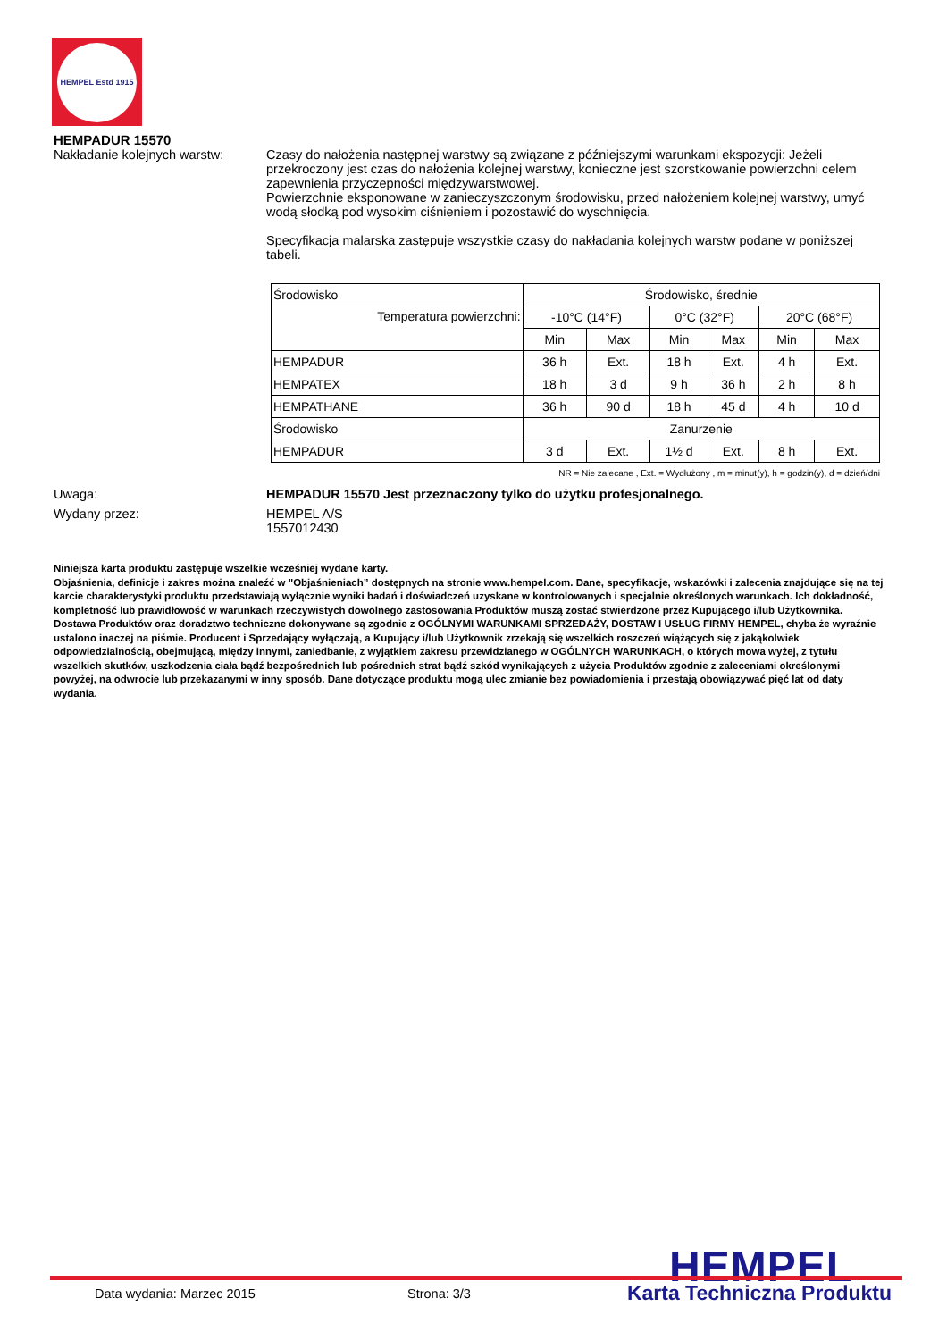HEMPEL Estd 1915
HEMPADUR 15570
Nakładanie kolejnych warstw:
Czasy do nałożenia następnej warstwy są związane z późniejszymi warunkami ekspozycji: Jeżeli przekroczony jest czas do nałożenia kolejnej warstwy, konieczne jest szorstkowanie powierzchni celem zapewnienia przyczepności międzywarstwowej.
Powierzchnie eksponowane w zanieczyszczonym środowisku, przed nałożeniem kolejnej warstwy, umyć wodą słodką pod wysokim ciśnieniem i pozostawić do wyschnięcia.
Specyfikacja malarska zastępuje wszystkie czasy do nakładania kolejnych warstw podane w poniższej tabeli.
| Środowisko | Środowisko, średnie | | | | | |
| Temperatura powierzchni: | -10°C (14°F) | | 0°C (32°F) | | 20°C (68°F) | |
| | Min | Max | Min | Max | Min | Max |
| HEMPADUR | 36 h | Ext. | 18 h | Ext. | 4 h | Ext. |
| HEMPATEX | 18 h | 3 d | 9 h | 36 h | 2 h | 8 h |
| HEMPATHANE | 36 h | 90 d | 18 h | 45 d | 4 h | 10 d |
| Środowisko | Zanurzenie | | | | | |
| HEMPADUR | 3 d | Ext. | 1½ d | Ext. | 8 h | Ext. |
NR = Nie zalecane , Ext. = Wydłużony , m = minut(y), h = godzin(y), d = dzień/dni
Uwaga: HEMPADUR 15570 Jest przeznaczony tylko do użytku profesjonalnego.
Wydany przez: HEMPEL A/S
1557012430
Niniejsza karta produktu zastępuje wszelkie wcześniej wydane karty.
Objaśnienia, definicje i zakres można znaleźć w "Objaśnieniach” dostępnych na stronie www.hempel.com. Dane, specyfikacje, wskazówki i zalecenia znajdujące się na tej karcie charakterystyki produktu przedstawiają wyłącznie wyniki badań i doświadczeń uzyskane w kontrolowanych i specjalnie określonych warunkach. Ich dokładność, kompletność lub prawidłowość w warunkach rzeczywistych dowolnego zastosowania Produktów muszą zostać stwierdzone przez Kupującego i/lub Użytkownika.
Dostawa Produktów oraz doradztwo techniczne dokonywane są zgodnie z OGÓLNYMI WARUNKAMI SPRZEDAŻY, DOSTAW I USŁUG FIRMY HEMPEL, chyba że wyraźnie ustalono inaczej na piśmie. Producent i Sprzedający wyłączają, a Kupujący i/lub Użytkownik zrzekają się wszelkich roszczeń wiążących się z jakąkolwiek odpowiedzialnością, obejmującą, między innymi, zaniedbanie, z wyjątkiem zakresu przewidzianego w OGÓLNYCH WARUNKACH, o których mowa wyżej, z tytułu wszelkich skutków, uszkodzenia ciała bądź bezpośrednich lub pośrednich strat bądź szkód wynikających z użycia Produktów zgodnie z zaleceniami określonymi powyżej, na odwrocie lub przekazanymi w inny sposób. Dane dotyczące produktu mogą ulec zmianie bez powiadomienia i przestają obowiązywać pięć lat od daty wydania.
HEMPEL Data wydania: Marzec 2015 Strona: 3/3 Karta Techniczna Produktu